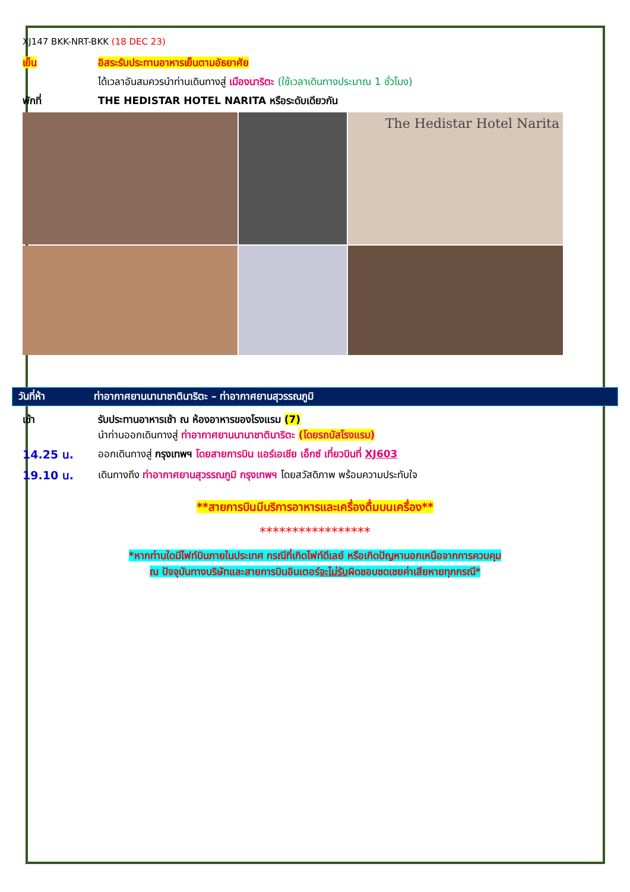XJ147 BKK-NRT-BKK (18 DEC 23)
เย็น อิสระรับประทานอาหารเย็นตามอัธยาศัย
ได้เวลาอันสมควรนำท่านเดินทางสู่ เมืองนาริตะ (ใช้เวลาเดินทางประมาณ 1 ชั่วโมง)
พักที่ THE HEDISTAR HOTEL NARITA หรือระดับเดียวกัน
The Hedistar Hotel Narita
วันที่ห้า ท่าอากาศยานนานาชาตินาริตะ – ท่าอากาศยานสุวรรณภูมิ
เช้า รับประทานอาหารเช้า ณ ห้องอาหารของโรงแรม (7)
นำท่านออกเดินทางสู่ ท่าอากาศยานนานาชาตินาริตะ (โดยรถบัสโรงแรม)
14.25 น. ออกเดินทางสู่ กรุงเทพฯ โดยสายการบิน แอร์เอเชีย เอ็กซ์ เที่ยวบินที่ XJ603
19.10 น. เดินทางถึง ท่าอากาศยานสุวรรณภูมิ กรุงเทพฯ โดยสวัสดิภาพ พร้อมความประทับใจ
**สายการบินมีบริการอาหารและเครื่องดื่มบนเครื่อง**
*****************
*หากท่านใดมีไฟท์บินภายในประเทศ กรณีที่เกิดไฟท์ดีเลย์ หรือเกิดปัญหานอกเหนือจากการควบคุม
ณ ปัจจุบันทางบริษัทและสายการบินอินเตอร์จะไม่รับผิดชอบชดเชยค่าเสียหายทุกกรณี*